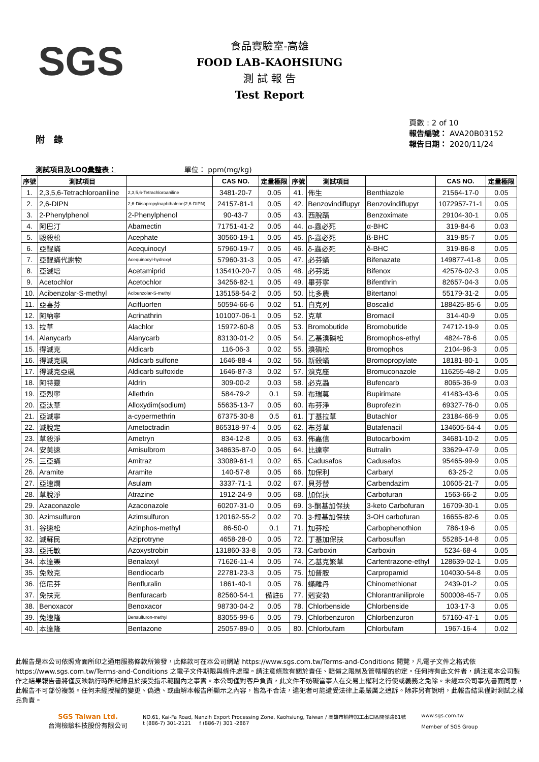SGS
食品實驗室-高雄
FOOD LAB-KAOHSIUNG
測 試 報 告
Test Report
附　錄
頁數 : 2 of 10
報告編號： AVA20B03152
報告日期： 2020/11/24
測試項目及LOQ彙整表： 單位： ppm(mg/kg)
| 序號 | 測試項目 | | CAS NO. | 定量極限 | 序號 | 測試項目 | | CAS NO. | 定量極限 |
| --- | --- | --- | --- | --- | --- | --- | --- | --- | --- |
| 1. | 2,3,5,6-Tetrachloroaniline | 2,3,5,6-Tetrachloroaniline | 3481-20-7 | 0.05 | 41. | 佈生 | Benthiazole | 21564-17-0 | 0.05 |
| 2. | 2,6-DIPN | 2,6-Diisopropylnaphthalene(2,6-DIPN) | 24157-81-1 | 0.05 | 42. | Benzovindiflupyr | Benzovindiflupyr | 1072957-71-1 | 0.05 |
| 3. | 2-Phenylphenol | 2-Phenylphenol | 90-43-7 | 0.05 | 43. | 西脫蹣 | Benzoximate | 29104-30-1 | 0.05 |
| 4. | 阿巴汀 | Abamectin | 71751-41-2 | 0.05 | 44. | α-蟲必死 | α-BHC | 319-84-6 | 0.03 |
| 5. | 毆殺松 | Acephate | 30560-19-1 | 0.05 | 45. | β-蟲必死 | ß-BHC | 319-85-7 | 0.05 |
| 6. | 亞醌蟎 | Acequinocyl | 57960-19-7 | 0.05 | 46. | δ-蟲必死 | δ-BHC | 319-86-8 | 0.05 |
| 7. | 亞醌蟎代謝物 | Acequinocyl-hydroxyl | 57960-31-3 | 0.05 | 47. | 必芬蟎 | Bifenazate | 149877-41-8 | 0.05 |
| 8. | 亞滅培 | Acetamiprid | 135410-20-7 | 0.05 | 48. | 必芬諾 | Bifenox | 42576-02-3 | 0.05 |
| 9. | Acetochlor | Acetochlor | 34256-82-1 | 0.05 | 49. | 畢芬寧 | Bifenthrin | 82657-04-3 | 0.05 |
| 10. | Acibenzolar-S-methyl | Acibenzolar-S-methyl | 135158-54-2 | 0.05 | 50. | 比多農 | Bitertanol | 55179-31-2 | 0.05 |
| 11. | 亞喜芬 | Acifluorfen | 50594-66-6 | 0.02 | 51. | 白克列 | Boscalid | 188425-85-6 | 0.05 |
| 12. | 阿納寧 | Acrinathrin | 101007-06-1 | 0.05 | 52. | 克草 | Bromacil | 314-40-9 | 0.05 |
| 13. | 拉草 | Alachlor | 15972-60-8 | 0.05 | 53. | Bromobutide | Bromobutide | 74712-19-9 | 0.05 |
| 14. | Alanycarb | Alanycarb | 83130-01-2 | 0.05 | 54. | 乙基溴磷松 | Bromophos-ethyl | 4824-78-6 | 0.05 |
| 15. | 得滅克 | Aldicarb | 116-06-3 | 0.02 | 55. | 溴磷松 | Bromophos | 2104-96-3 | 0.05 |
| 16. | 得滅克碸 | Aldicarb sulfone | 1646-88-4 | 0.02 | 56. | 新殺蟎 | Bromopropylate | 18181-80-1 | 0.05 |
| 17. | 得滅克亞碸 | Aldicarb sulfoxide | 1646-87-3 | 0.02 | 57. | 溴克座 | Bromuconazole | 116255-48-2 | 0.05 |
| 18. | 阿特靈 | Aldrin | 309-00-2 | 0.03 | 58. | 必克蝨 | Bufencarb | 8065-36-9 | 0.03 |
| 19. | 亞烈寧 | Allethrin | 584-79-2 | 0.1 | 59. | 布瑞莫 | Bupirimate | 41483-43-6 | 0.05 |
| 20. | 亞汰草 | Alloxydim(sodium) | 55635-13-7 | 0.05 | 60. | 布芬淨 | Buprofezin | 69327-76-0 | 0.05 |
| 21. | 亞滅寧 | a-cypermethrin | 67375-30-8 | 0.5 | 61. | 丁基拉草 | Butachlor | 23184-66-9 | 0.05 |
| 22. | 滅脫定 | Ametoctradin | 865318-97-4 | 0.05 | 62. | 布芬草 | Butafenacil | 134605-64-4 | 0.05 |
| 23. | 草殺淨 | Ametryn | 834-12-8 | 0.05 | 63. | 佈嘉信 | Butocarboxim | 34681-10-2 | 0.05 |
| 24. | 安美速 | Amisulbrom | 348635-87-0 | 0.05 | 64. | 比達寧 | Butralin | 33629-47-9 | 0.05 |
| 25. | 三亞蟎 | Amitraz | 33089-61-1 | 0.02 | 65. | Cadusafos | Cadusafos | 95465-99-9 | 0.05 |
| 26. | Aramite | Aramite | 140-57-8 | 0.05 | 66. | 加保利 | Carbaryl | 63-25-2 | 0.05 |
| 27. | 亞速爛 | Asulam | 3337-71-1 | 0.02 | 67. | 貝芬替 | Carbendazim | 10605-21-7 | 0.05 |
| 28. | 草脫淨 | Atrazine | 1912-24-9 | 0.05 | 68. | 加保扶 | Carbofuran | 1563-66-2 | 0.05 |
| 29. | Azaconazole | Azaconazole | 60207-31-0 | 0.05 | 69. | 3-酮基加保扶 | 3-keto Carbofuran | 16709-30-1 | 0.05 |
| 30. | Azimsulfuron | Azimsulfuron | 120162-55-2 | 0.02 | 70. | 3-羥基加保扶 | 3-OH carbofuran | 16655-82-6 | 0.05 |
| 31. | 谷速松 | Azinphos-methyl | 86-50-0 | 0.1 | 71. | 加芬松 | Carbophenothion | 786-19-6 | 0.05 |
| 32. | 滅蘇民 | Aziprotryne | 4658-28-0 | 0.05 | 72. | 丁基加保扶 | Carbosulfan | 55285-14-8 | 0.05 |
| 33. | 亞托敏 | Azoxystrobin | 131860-33-8 | 0.05 | 73. | Carboxin | Carboxin | 5234-68-4 | 0.05 |
| 34. | 本達樂 | Benalaxyl | 71626-11-4 | 0.05 | 74. | 乙基克繁草 | Carfentrazone-ethyl | 128639-02-1 | 0.05 |
| 35. | 免敵克 | Bendiocarb | 22781-23-3 | 0.05 | 75. | 加普胺 | Carpropamid | 104030-54-8 | 0.05 |
| 36. | 倍尼芬 | Benfluralin | 1861-40-1 | 0.05 | 76. | 蟎離丹 | Chinomethionat | 2439-01-2 | 0.05 |
| 37. | 免扶克 | Benfuracarb | 82560-54-1 | 備註6 | 77. | 剋安勃 | Chlorantraniliprole | 500008-45-7 | 0.05 |
| 38. | Benoxacor | Benoxacor | 98730-04-2 | 0.05 | 78. | Chlorbenside | Chlorbenside | 103-17-3 | 0.05 |
| 39. | 免速隆 | Bensulfuron-methyl | 83055-99-6 | 0.05 | 79. | Chlorbenzuron | Chlorbenzuron | 57160-47-1 | 0.05 |
| 40. | 本達隆 | Bentazone | 25057-89-0 | 0.05 | 80. | Chlorbufam | Chlorbufam | 1967-16-4 | 0.02 |
此報告是本公司依照背面所印之通用服務條款所簽發，此條款可在本公司網站 https://www.sgs.com.tw/Terms-and-Conditions 閱覽，凡電子文件之格式依 https://www.sgs.com.tw/Terms-and-Conditions 之電子文件期限與條件處理。請注意條款有關於責任、賠償之限制及管轄權的約定。任何持有此文件者，請注意本公司製作之結果報告書將僅反映執行時所紀錄且於接受指示範圍內之事實。本公司僅對客戶負責，此文件不妨礙當事人在交易上權利之行使或義務之免除。未經本公司事先書面同意，此報告不可部份複製。任何未經授權的變更、偽造、或曲解本報告所顯示之內容，皆為不合法，違犯者可能遭受法律上最嚴厲之追訴。除非另有說明，此報告結果僅對測試之樣品負責。
SGS Taiwan Ltd.
台灣檢驗科技股份有限公司
NO.61, Kai-Fa Road, Nanzih Export Processing Zone, Kaohsiung, Taiwan / 高雄市楠梓加工出口區開發路61號
t (886-7) 301-2121 f (886-7) 301 -2867
www.sgs.com.tw
Member of SGS Group